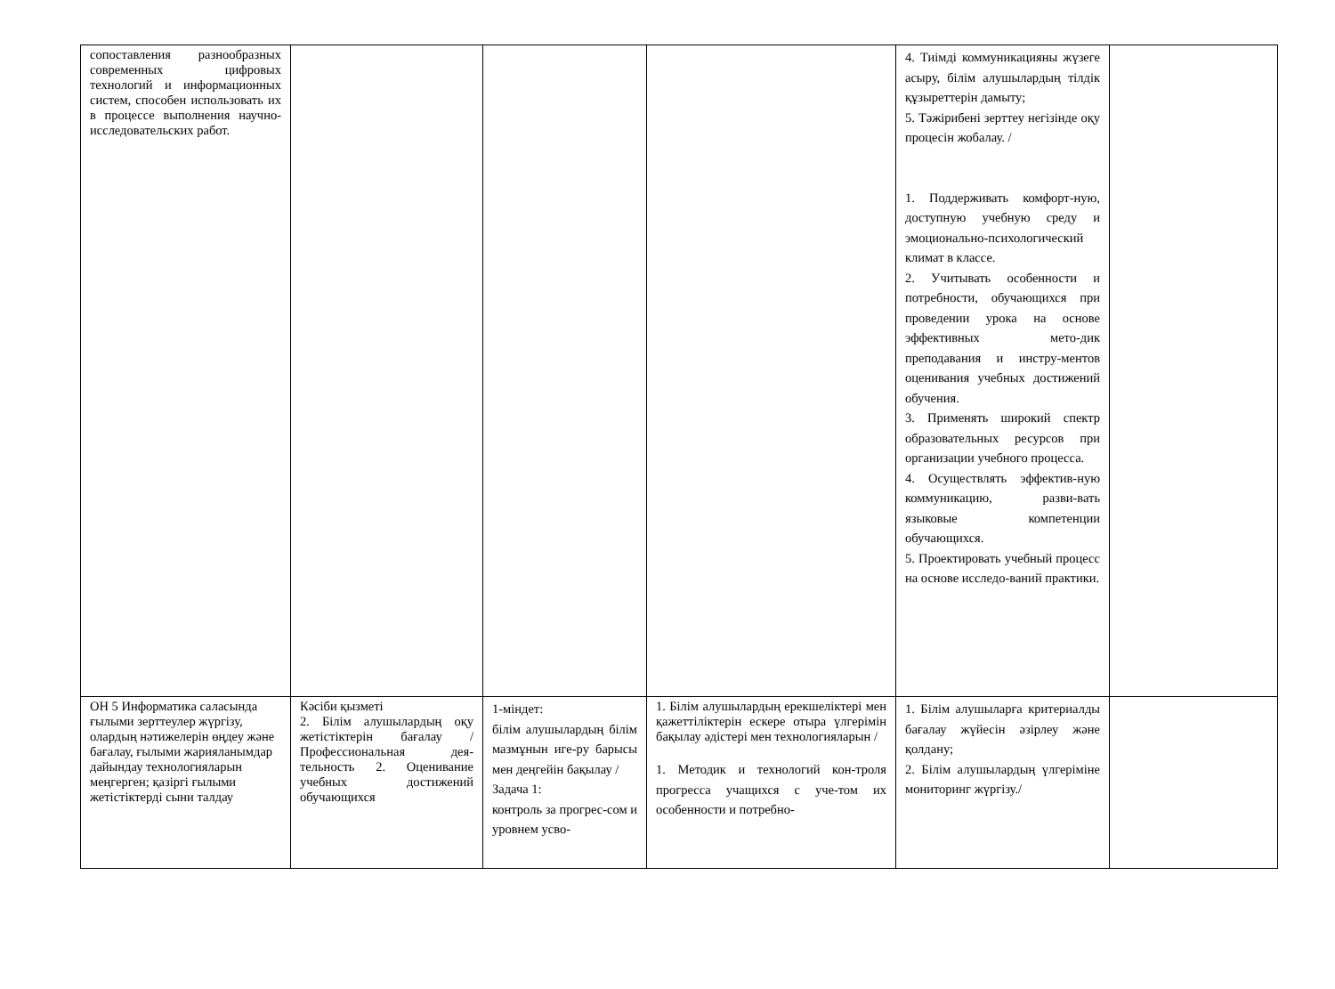| сопоставления разнообразных современных цифровых технологий и информационных систем, способен использовать их в процессе выполнения научно- исследовательских работ. | | | | 4. Тиімді коммуникацияны жүзеге асыру, білім алушылардың тілдік құзыреттерін дамыту; 5. Тәжірибені зерттеу негізінде оқу процесін жобалау. / 1. Поддерживать комфорт-ную, доступную учебную среду и эмоционально-психологический климат в классе. 2. Учитывать особенности и потребности, обучающихся при проведении урока на основе эффективных мето-дик преподавания и инстру-ментов оценивания учебных достижений обучения. 3. Применять широкий спектр образовательных ресурсов при организации учебного процесса. 4. Осуществлять эффектив-ную коммуникацию, разви-вать языковые компетенции обучающихся. 5. Проектировать учебный процесс на основе исследо-ваний практики. | |
| ОН 5 Информатика саласында ғылыми зерттеулер жүргізу, олардың нәтижелерін өңдеу және бағалау, ғылыми жарияланымдар дайындау технологияларын меңгерген; қазіргі ғылыми жетістіктерді сыни талдау | Кәсіби қызметі 2. Білім алушылардың оқу жетістіктерін бағалау /Профессиональная дея-тельность 2. Оценивание учебных достижений обучающихся | 1-міндет: білім алушылардың білім мазмұнын иге-ру барысы мен деңгейін бақылау / Задача 1: контроль за прогрес-сом и уровнем усво- | 1. Білім алушылардың ерекшеліктері мен қажеттіліктерін ескере отыра үлгерімін бақылау әдістері мен технологияларын / 1. Методик и технологий кон-троля прогресса учащихся с уче-том их особенности и потребно- | 1. Білім алушыларға критериалды бағалау жүйесін әзірлеу және қолдану; 2. Білім алушылардың үлгеріміне мониторинг жүргізу./ | |